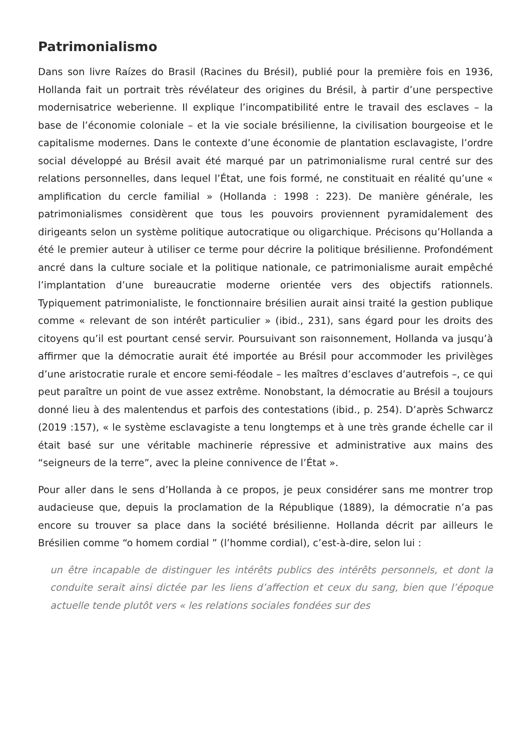Patrimonialismo
Dans son livre Raízes do Brasil (Racines du Brésil), publié pour la première fois en 1936, Hollanda fait un portrait très révélateur des origines du Brésil, à partir d’une perspective modernisatrice weberienne. Il explique l’incompatibilité entre le travail des esclaves – la base de l’économie coloniale – et la vie sociale brésilienne, la civilisation bourgeoise et le capitalisme modernes. Dans le contexte d’une économie de plantation esclavagiste, l’ordre social développé au Brésil avait été marqué par un patrimonialisme rural centré sur des relations personnelles, dans lequel l’État, une fois formé, ne constituait en réalité qu’une « amplification du cercle familial » (Hollanda : 1998 : 223). De manière générale, les patrimonialismes considèrent que tous les pouvoirs proviennent pyramidalement des dirigeants selon un système politique autocratique ou oligarchique. Précisons qu’Hollanda a été le premier auteur à utiliser ce terme pour décrire la politique brésilienne. Profondément ancré dans la culture sociale et la politique nationale, ce patrimonialisme aurait empêché l’implantation d’une bureaucratie moderne orientée vers des objectifs rationnels. Typiquement patrimonialiste, le fonctionnaire brésilien aurait ainsi traité la gestion publique comme « relevant de son intérêt particulier » (ibid., 231), sans égard pour les droits des citoyens qu’il est pourtant censé servir. Poursuivant son raisonnement, Hollanda va jusqu’à affirmer que la démocratie aurait été importée au Brésil pour accommoder les privilèges d’une aristocratie rurale et encore semi-féodale – les maîtres d’esclaves d’autrefois –, ce qui peut paraître un point de vue assez extrême. Nonobstant, la démocratie au Brésil a toujours donné lieu à des malentendus et parfois des contestations (ibid., p. 254). D’après Schwarcz (2019 :157), « le système esclavagiste a tenu longtemps et à une très grande échelle car il était basé sur une véritable machinerie répressive et administrative aux mains des “seigneurs de la terre”, avec la pleine connivence de l’État ».
Pour aller dans le sens d’Hollanda à ce propos, je peux considérer sans me montrer trop audacieuse que, depuis la proclamation de la République (1889), la démocratie n’a pas encore su trouver sa place dans la société brésilienne. Hollanda décrit par ailleurs le Brésilien comme “o homem cordial ” (l’homme cordial), c’est-à-dire, selon lui :
un être incapable de distinguer les intérêts publics des intérêts personnels, et dont la conduite serait ainsi dictée par les liens d’affection et ceux du sang, bien que l’époque actuelle tende plutôt vers « les relations sociales fondées sur des